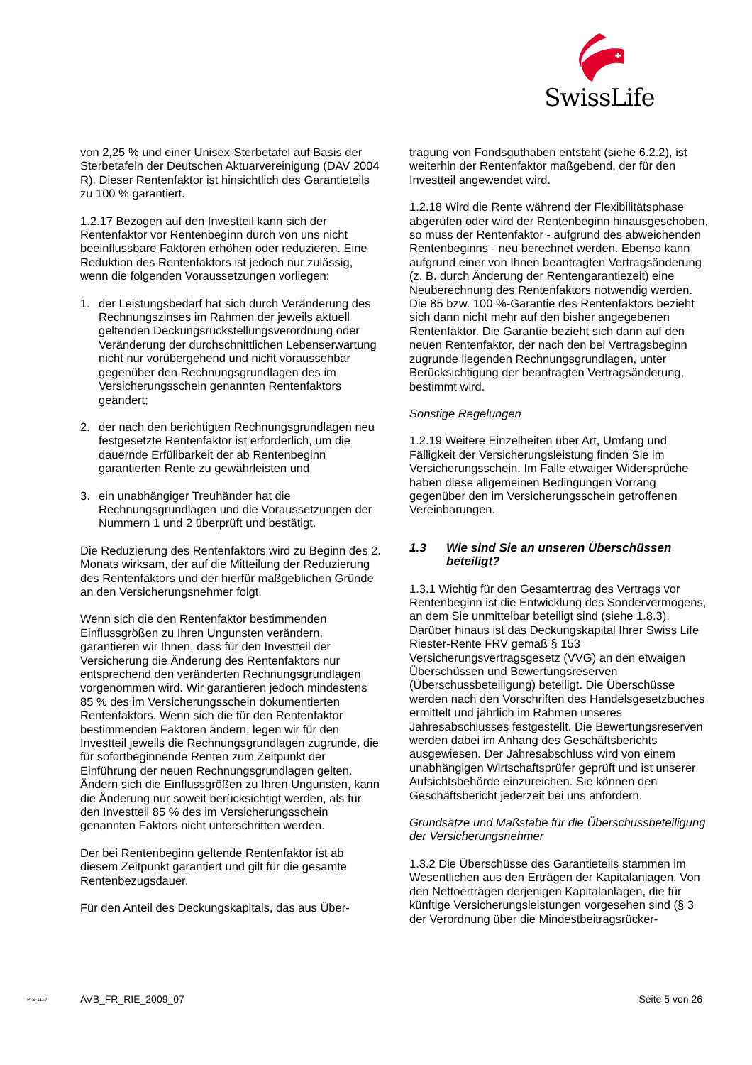SwissLife
von 2,25 % und einer Unisex-Sterbetafel auf Basis der Sterbetafeln der Deutschen Aktuarvereinigung (DAV 2004 R). Dieser Rentenfaktor ist hinsichtlich des Garantieteils zu 100 % garantiert.
1.2.17 Bezogen auf den Investteil kann sich der Rentenfaktor vor Rentenbeginn durch von uns nicht beeinflussbare Faktoren erhöhen oder reduzieren. Eine Reduktion des Rentenfaktors ist jedoch nur zulässig, wenn die folgenden Voraussetzungen vorliegen:
1. der Leistungsbedarf hat sich durch Veränderung des Rechnungszinses im Rahmen der jeweils aktuell geltenden Deckungsrückstellungsverordnung oder Veränderung der durchschnittlichen Lebenserwartung nicht nur vorübergehend und nicht voraussehbar gegenüber den Rechnungsgrundlagen des im Versicherungsschein genannten Rentenfaktors geändert;
2. der nach den berichtigten Rechnungsgrundlagen neu festgesetzte Rentenfaktor ist erforderlich, um die dauernde Erfüllbarkeit der ab Rentenbeginn garantierten Rente zu gewährleisten und
3. ein unabhängiger Treuhänder hat die Rechnungsgrundlagen und die Voraussetzungen der Nummern 1 und 2 überprüft und bestätigt.
Die Reduzierung des Rentenfaktors wird zu Beginn des 2. Monats wirksam, der auf die Mitteilung der Reduzierung des Rentenfaktors und der hierfür maßgeblichen Gründe an den Versicherungsnehmer folgt.
Wenn sich die den Rentenfaktor bestimmenden Einflussgrößen zu Ihren Ungunsten verändern, garantieren wir Ihnen, dass für den Investteil der Versicherung die Änderung des Rentenfaktors nur entsprechend den veränderten Rechnungsgrundlagen vorgenommen wird. Wir garantieren jedoch mindestens 85 % des im Versicherungsschein dokumentierten Rentenfaktors. Wenn sich die für den Rentenfaktor bestimmenden Faktoren ändern, legen wir für den Investteil jeweils die Rechnungsgrundlagen zugrunde, die für sofortbeginnende Renten zum Zeitpunkt der Einführung der neuen Rechnungsgrundlagen gelten. Ändern sich die Einflussgrößen zu Ihren Ungunsten, kann die Änderung nur soweit berücksichtigt werden, als für den Investteil 85 % des im Versicherungsschein genannten Faktors nicht unterschritten werden.
Der bei Rentenbeginn geltende Rentenfaktor ist ab diesem Zeitpunkt garantiert und gilt für die gesamte Rentenbezugsdauer.
Für den Anteil des Deckungskapitals, das aus Über-
tragung von Fondsguthaben entsteht (siehe 6.2.2), ist weiterhin der Rentenfaktor maßgebend, der für den Investteil angewendet wird.
1.2.18 Wird die Rente während der Flexibilitätsphase abgerufen oder wird der Rentenbeginn hinausgeschoben, so muss der Rentenfaktor - aufgrund des abweichenden Rentenbeginns - neu berechnet werden. Ebenso kann aufgrund einer von Ihnen beantragten Vertragsänderung (z. B. durch Änderung der Rentengarantiezeit) eine Neuberechnung des Rentenfaktors notwendig werden. Die 85 bzw. 100 %-Garantie des Rentenfaktors bezieht sich dann nicht mehr auf den bisher angegebenen Rentenfaktor. Die Garantie bezieht sich dann auf den neuen Rentenfaktor, der nach den bei Vertragsbeginn zugrunde liegenden Rechnungsgrundlagen, unter Berücksichtigung der beantragten Vertragsänderung, bestimmt wird.
Sonstige Regelungen
1.2.19 Weitere Einzelheiten über Art, Umfang und Fälligkeit der Versicherungsleistung finden Sie im Versicherungsschein. Im Falle etwaiger Widersprüche haben diese allgemeinen Bedingungen Vorrang gegenüber den im Versicherungsschein getroffenen Vereinbarungen.
1.3 Wie sind Sie an unseren Überschüssen beteiligt?
1.3.1 Wichtig für den Gesamtertrag des Vertrags vor Rentenbeginn ist die Entwicklung des Sondervermögens, an dem Sie unmittelbar beteiligt sind (siehe 1.8.3). Darüber hinaus ist das Deckungskapital Ihrer Swiss Life Riester-Rente FRV gemäß § 153 Versicherungsvertragsgesetz (VVG) an den etwaigen Überschüssen und Bewertungsreserven (Überschussbeteiligung) beteiligt. Die Überschüsse werden nach den Vorschriften des Handelsgesetzbuches ermittelt und jährlich im Rahmen unseres Jahresabschlusses festgestellt. Die Bewertungsreserven werden dabei im Anhang des Geschäftsberichts ausgewiesen. Der Jahresabschluss wird von einem unabhängigen Wirtschaftsprüfer geprüft und ist unserer Aufsichtsbehörde einzureichen. Sie können den Geschäftsbericht jederzeit bei uns anfordern.
Grundsätze und Maßstäbe für die Überschussbeteiligung der Versicherungsnehmer
1.3.2 Die Überschüsse des Garantieteils stammen im Wesentlichen aus den Erträgen der Kapitalanlagen. Von den Nettoerträgen derjenigen Kapitalanlagen, die für künftige Versicherungsleistungen vorgesehen sind (§ 3 der Verordnung über die Mindestbeitragsrücker-
P-S-1117 AVB_FR_RIE_2009_07 Seite 5 von 26